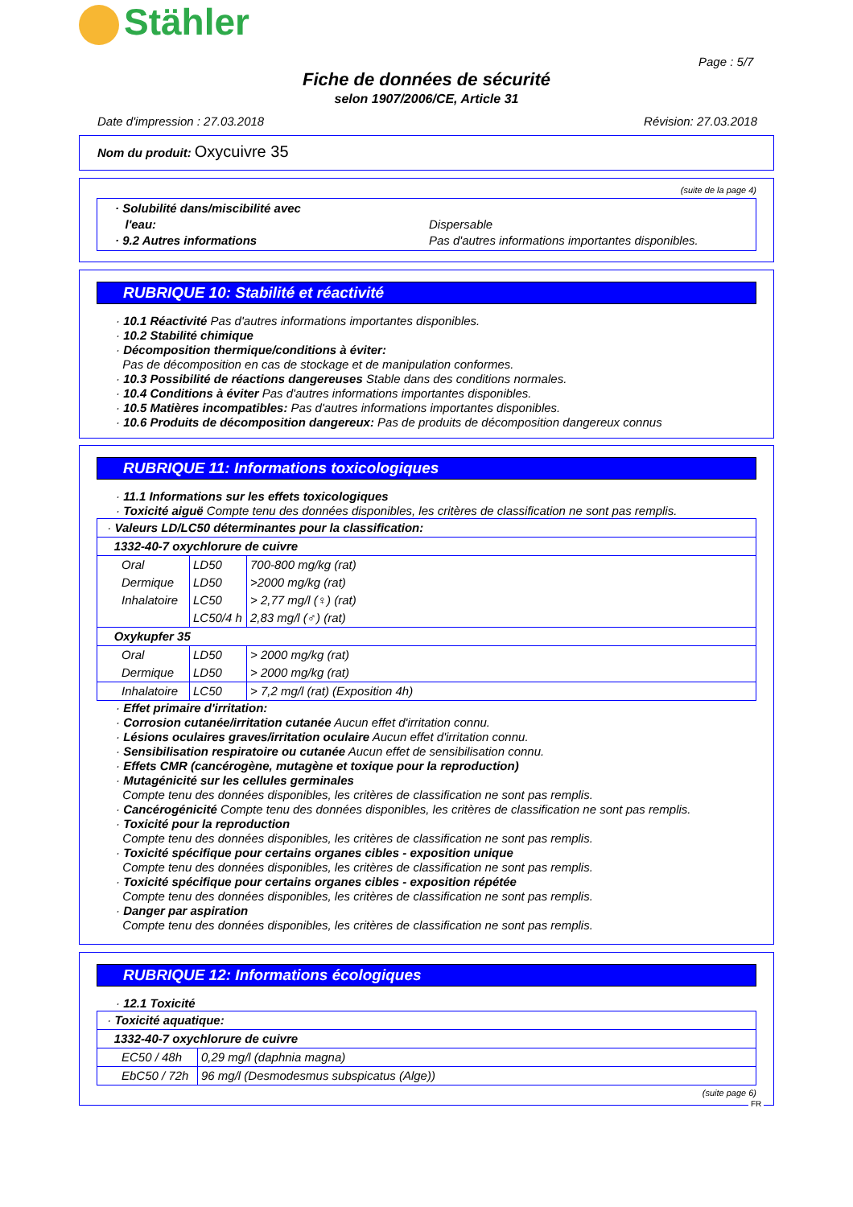Stähler
Page : 5/7
Fiche de données de sécurité
selon 1907/2006/CE, Article 31
Date d'impression : 27.03.2018 Révision: 27.03.2018
Nom du produit: Oxycuivre 35
(suite de la page 4)
| · Solubilité dans/miscibilité avec l'eau: · 9.2 Autres informations Dispersable Pas d'autres informations importantes disponibles. |
RUBRIQUE 10: Stabilité et réactivité
· 10.1 Réactivité Pas d'autres informations importantes disponibles.
· 10.2 Stabilité chimique
· Décomposition thermique/conditions à éviter:
Pas de décomposition en cas de stockage et de manipulation conformes.
· 10.3 Possibilité de réactions dangereuses Stable dans des conditions normales.
· 10.4 Conditions à éviter Pas d'autres informations importantes disponibles.
· 10.5 Matières incompatibles: Pas d'autres informations importantes disponibles.
· 10.6 Produits de décomposition dangereux: Pas de produits de décomposition dangereux connus
RUBRIQUE 11: Informations toxicologiques
· 11.1 Informations sur les effets toxicologiques
· Toxicité aiguë Compte tenu des données disponibles, les critères de classification ne sont pas remplis.
| · Valeurs LD/LC50 déterminantes pour la classification: | | |
| 1332-40-7 oxychlorure de cuivre | | |
| Oral | LD50 | 700-800 mg/kg (rat) |
| Dermique | LD50 | >2000 mg/kg (rat) |
| Inhalatoire | LC50 | > 2,77 mg/l (♀) (rat) |
| | LC50/4 h | 2,83 mg/l (♂) (rat) |
| Oxykupfer 35 | | |
| Oral | LD50 | > 2000 mg/kg (rat) |
| Dermique | LD50 | > 2000 mg/kg (rat) |
| Inhalatoire | LC50 | > 7,2 mg/l (rat) (Exposition 4h) |
· Effet primaire d'irritation:
· Corrosion cutanée/irritation cutanée Aucun effet d'irritation connu.
· Lésions oculaires graves/irritation oculaire Aucun effet d'irritation connu.
· Sensibilisation respiratoire ou cutanée Aucun effet de sensibilisation connu.
· Effets CMR (cancérogène, mutagène et toxique pour la reproduction)
· Mutagénicité sur les cellules germinales
Compte tenu des données disponibles, les critères de classification ne sont pas remplis.
· Cancérogénicité Compte tenu des données disponibles, les critères de classification ne sont pas remplis.
· Toxicité pour la reproduction
Compte tenu des données disponibles, les critères de classification ne sont pas remplis.
· Toxicité spécifique pour certains organes cibles - exposition unique
Compte tenu des données disponibles, les critères de classification ne sont pas remplis.
· Toxicité spécifique pour certains organes cibles - exposition répétée
Compte tenu des données disponibles, les critères de classification ne sont pas remplis.
· Danger par aspiration
Compte tenu des données disponibles, les critères de classification ne sont pas remplis.
RUBRIQUE 12: Informations écologiques
· 12.1 Toxicité
| · Toxicité aquatique: | |
| 1332-40-7 oxychlorure de cuivre | |
| EC50 / 48h | 0,29 mg/l (daphnia magna) |
| EbC50 / 72h | 96 mg/l (Desmodesmus subspicatus (Alge)) |
(suite page 6)
FR